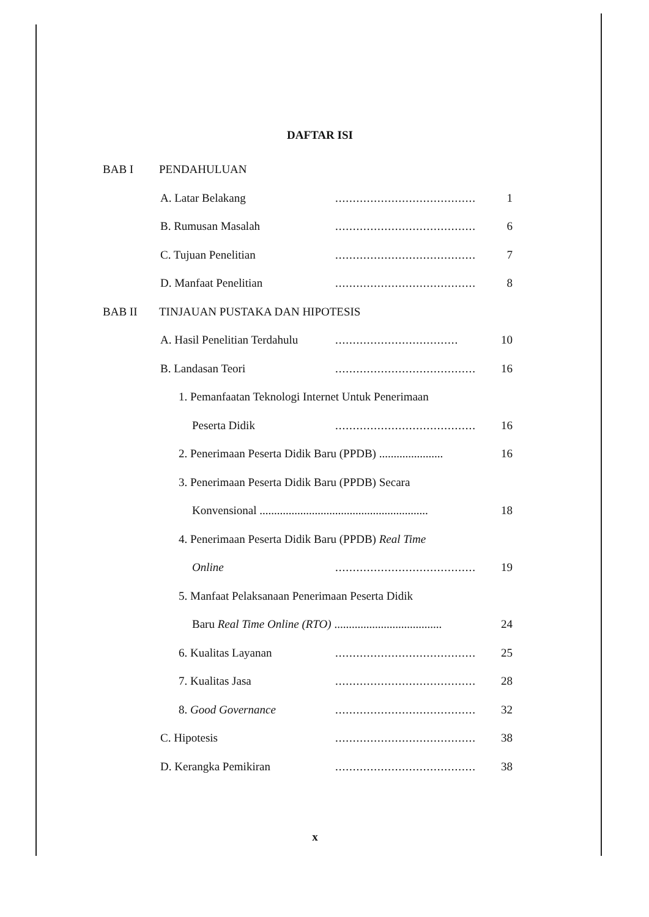DAFTAR ISI
BAB I PENDAHULUAN
A. Latar Belakang........................................ 1
B. Rumusan Masalah........................................ 6
C. Tujuan Penelitian........................................ 7
D. Manfaat Penelitian........................................ 8
BAB II TINJAUAN PUSTAKA DAN HIPOTESIS
A. Hasil Penelitian Terdahulu................................... 10
B. Landasan Teori........................................ 16
1. Pemanfaatan Teknologi Internet Untuk Penerimaan
Peserta Didik........................................ 16
2. Penerimaan Peserta Didik Baru (PPDB) ...................... 16
3. Penerimaan Peserta Didik Baru (PPDB) Secara
Konvensional .......................................................... 18
4. Penerimaan Peserta Didik Baru (PPDB) Real Time
Online........................................ 19
5. Manfaat Pelaksanaan Penerimaan Peserta Didik
Baru Real Time Online (RTO) ..................................... 24
6. Kualitas Layanan........................................ 25
7. Kualitas Jasa........................................ 28
8. Good Governance........................................ 32
C. Hipotesis........................................ 38
D. Kerangka Pemikiran........................................ 38
x